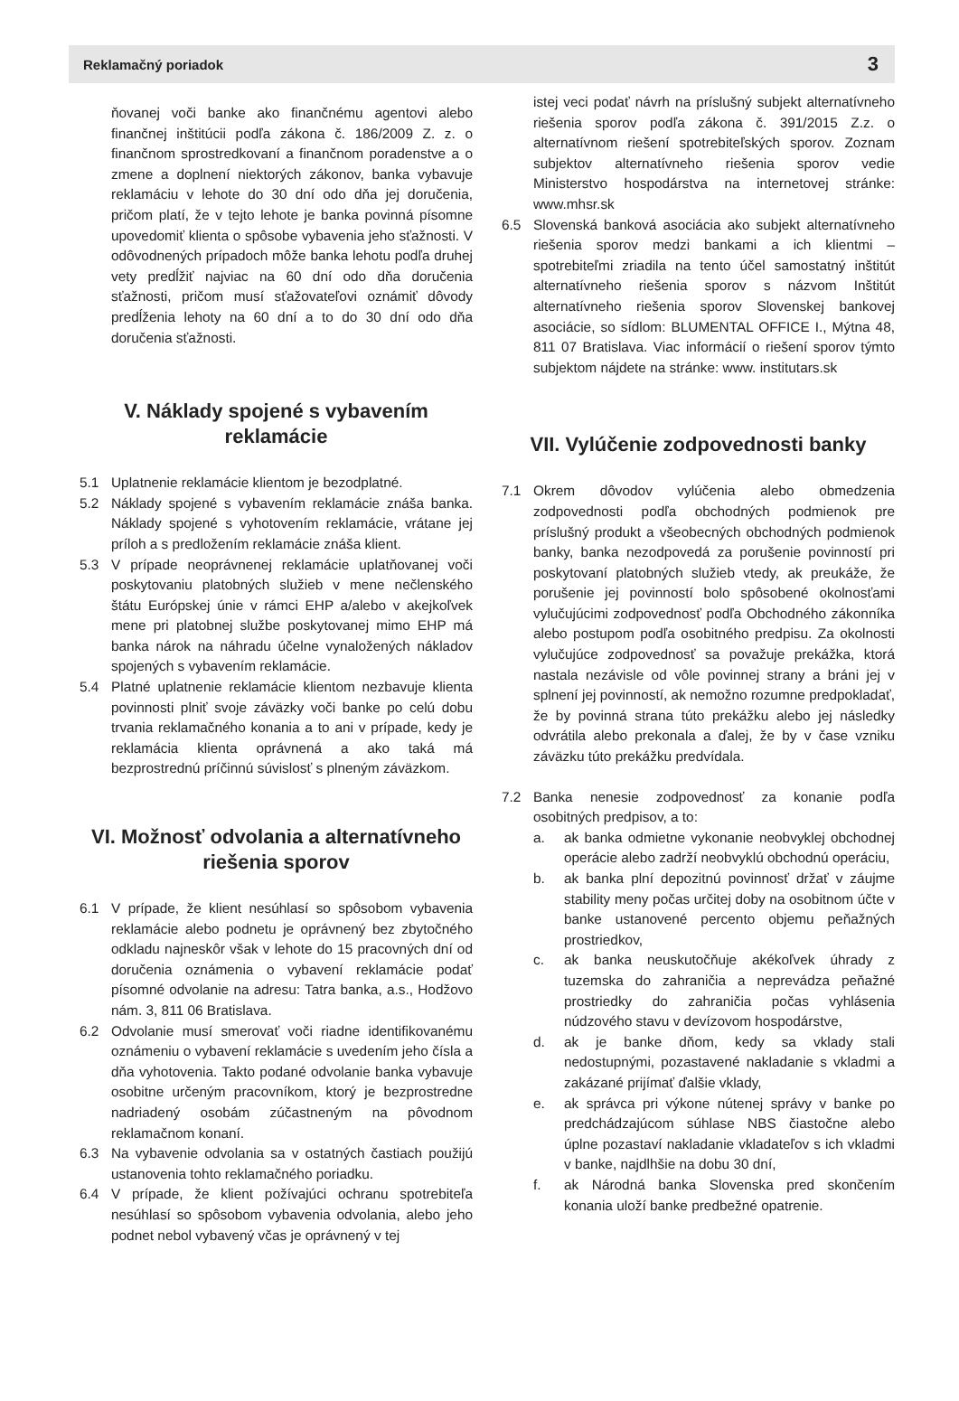Reklamačný poriadok 3
ňovanej voči banke ako finančnému agentovi alebo finančnej inštitúcii podľa zákona č. 186/2009 Z. z. o finančnom sprostredkovaní a finančnom poradenstve a o zmene a doplnení niektorých zákonov, banka vybavuje reklamáciu v lehote do 30 dní odo dňa jej doručenia, pričom platí, že v tejto lehote je banka povinná písomne upovedomiť klienta o spôsobe vybavenia jeho sťažnosti. V odôvodnených prípadoch môže banka lehotu podľa druhej vety predĺžiť najviac na 60 dní odo dňa doručenia sťažnosti, pričom musí sťažovateľovi oznámiť dôvody predĺženia lehoty na 60 dní a to do 30 dní odo dňa doručenia sťažnosti.
V. Náklady spojené s vybavením reklamácie
5.1 Uplatnenie reklamácie klientom je bezodplatné.
5.2 Náklady spojené s vybavením reklamácie znáša banka. Náklady spojené s vyhotovením reklamácie, vrátane jej príloh a s predložením reklamácie znáša klient.
5.3 V prípade neoprávnenej reklamácie uplatňovanej voči poskytovaniu platobných služieb v mene nečlenského štátu Európskej únie v rámci EHP a/alebo v akejkoľvek mene pri platobnej službe poskytovanej mimo EHP má banka nárok na náhradu účelne vynaložených nákladov spojených s vybavením reklamácie.
5.4 Platné uplatnenie reklamácie klientom nezbavuje klienta povinnosti plniť svoje záväzky voči banke po celú dobu trvania reklamačného konania a to ani v prípade, kedy je reklamácia klienta oprávnená a ako taká má bezprostrednú príčinnú súvislosť s plneným záväzkom.
VI. Možnosť odvolania a alternatívneho riešenia sporov
6.1 V prípade, že klient nesúhlasí so spôsobom vybavenia reklamácie alebo podnetu je oprávnený bez zbytočného odkladu najneskôr však v lehote do 15 pracovných dní od doručenia oznámenia o vybavení reklamácie podať písomné odvolanie na adresu: Tatra banka, a.s., Hodžovo nám. 3, 811 06 Bratislava.
6.2 Odvolanie musí smerovať voči riadne identifikovanému oznámeniu o vybavení reklamácie s uvedením jeho čísla a dňa vyhotovenia. Takto podané odvolanie banka vybavuje osobitne určeným pracovníkom, ktorý je bezprostredne nadriadený osobám zúčastneným na pôvodnom reklamačnom konaní.
6.3 Na vybavenie odvolania sa v ostatných častiach použijú ustanovenia tohto reklamačného poriadku.
6.4 V prípade, že klient požívajúci ochranu spotrebiteľa nesúhlasí so spôsobom vybavenia odvolania, alebo jeho podnet nebol vybavený včas je oprávnený v tej
istej veci podať návrh na príslušný subjekt alternatívneho riešenia sporov podľa zákona č. 391/2015 Z.z. o alternatívnom riešení spotrebiteľských sporov. Zoznam subjektov alternatívneho riešenia sporov vedie Ministerstvo hospodárstva na internetovej stránke: www.mhsr.sk
6.5 Slovenská banková asociácia ako subjekt alternatívneho riešenia sporov medzi bankami a ich klientmi – spotrebiteľmi zriadila na tento účel samostatný inštitút alternatívneho riešenia sporov s názvom Inštitút alternatívneho riešenia sporov Slovenskej bankovej asociácie, so sídlom: BLUMENTAL OFFICE I., Mýtna 48, 811 07 Bratislava. Viac informácií o riešení sporov týmto subjektom nájdete na stránke: www. institutars.sk
VII. Vylúčenie zodpovednosti banky
7.1 Okrem dôvodov vylúčenia alebo obmedzenia zodpovednosti podľa obchodných podmienok pre príslušný produkt a všeobecných obchodných podmienok banky, banka nezodpovedá za porušenie povinností pri poskytovaní platobných služieb vtedy, ak preukáže, že porušenie jej povinností bolo spôsobené okolnosťami vylučujúcimi zodpovednosť podľa Obchodného zákonníka alebo postupom podľa osobitného predpisu. Za okolnosti vylučujúce zodpovednosť sa považuje prekážka, ktorá nastala nezávisle od vôle povinnej strany a bráni jej v splnení jej povinností, ak nemožno rozumne predpokladať, že by povinná strana túto prekážku alebo jej následky odvrátila alebo prekonala a ďalej, že by v čase vzniku záväzku túto prekážku predvídala.
7.2 Banka nenesie zodpovednosť za konanie podľa osobitných predpisov, a to:
a. ak banka odmietne vykonanie neobvyklej obchodnej operácie alebo zadrží neobvyklú obchodnú operáciu,
b. ak banka plní depozitnú povinnosť držať v záujme stability meny počas určitej doby na osobitnom účte v banke ustanovené percento objemu peňažných prostriedkov,
c. ak banka neuskutočňuje akékoľvek úhrady z tuzemska do zahraničia a neprevádza peňažné prostriedky do zahraničia počas vyhlásenia núdzového stavu v devízovom hospodárstve,
d. ak je banke dňom, kedy sa vklady stali nedostupnými, pozastavené nakladanie s vkladmi a zakázané prijímať ďalšie vklady,
e. ak správca pri výkone nútenej správy v banke po predchádzajúcom súhlase NBS čiastočne alebo úplne pozastaví nakladanie vkladateľov s ich vkladmi v banke, najdlhšie na dobu 30 dní,
f. ak Národná banka Slovenska pred skončením konania uloží banke predbežné opatrenie.